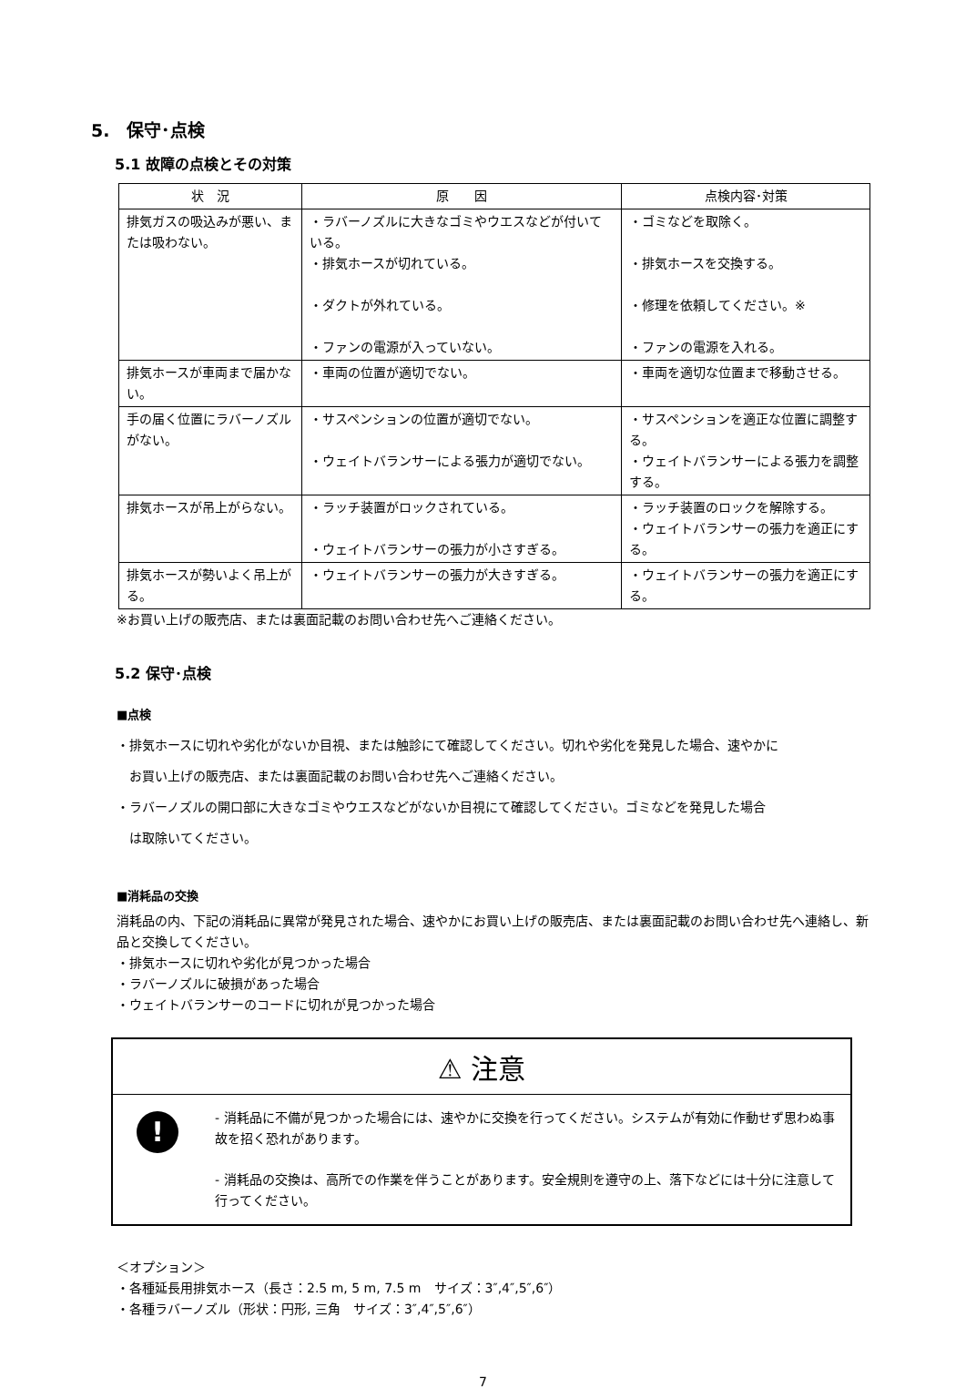5.　保守･点検
5.1 故障の点検とその対策
| 状 況 | 原 因 | 点検内容･対策 |
| --- | --- | --- |
| 排気ガスの吸込みが悪い、または吸わない。 | ・ラバーノズルに大きなゴミやウエスなどが付いている。 ・排気ホースが切れている。 ・ダクトが外れている。 ・ファンの電源が入っていない。 | ・ゴミなどを取除く。 ・排気ホースを交換する。 ・修理を依頼してください。※ ・ファンの電源を入れる。 |
| 排気ホースが車両まで届かない。 | ・車両の位置が適切でない。 | ・車両を適切な位置まで移動させる。 |
| 手の届く位置にラバーノズルがない。 | ・サスペンションの位置が適切でない。 ・ウェイトバランサーによる張力が適切でない。 | ・サスペンションを適正な位置に調整する。 ・ウェイトバランサーによる張力を調整する。 |
| 排気ホースが吊上がらない。 | ・ラッチ装置がロックされている。 ・ウェイトバランサーの張力が小さすぎる。 | ・ラッチ装置のロックを解除する。 ・ウェイトバランサーの張力を適正にする。 |
| 排気ホースが勢いよく吊上がる。 | ・ウェイトバランサーの張力が大きすぎる。 | ・ウェイトバランサーの張力を適正にする。 |
※お買い上げの販売店、または裏面記載のお問い合わせ先へご連絡ください。
5.2 保守･点検
■点検
・排気ホースに切れや劣化がないか目視、または触診にて確認してください。切れや劣化を発見した場合、速やかに
　お買い上げの販売店、または裏面記載のお問い合わせ先へご連絡ください。
・ラバーノズルの開口部に大きなゴミやウエスなどがないか目視にて確認してください。ゴミなどを発見した場合
　は取除いてください。
■消耗品の交換
消耗品の内、下記の消耗品に異常が発見された場合、速やかにお買い上げの販売店、または裏面記載のお問い合わせ先へ連絡し、新品と交換してください。
・排気ホースに切れや劣化が見つかった場合
・ラバーノズルに破損があった場合
・ウェイトバランサーのコードに切れが見つかった場合
⚠ 注意
!
- 消耗品に不備が見つかった場合には、速やかに交換を行ってください。システムが有効に作動せず思わぬ事故を招く恐れがあります。
- 消耗品の交換は、高所での作業を伴うことがあります。安全規則を遵守の上、落下などには十分に注意して行ってください。
＜オプション＞
・各種延長用排気ホース（長さ：2.5 m, 5 m, 7.5 m　サイズ：3″,4″,5″,6″）
・各種ラバーノズル（形状：円形, 三角　サイズ：3″,4″,5″,6″）
7